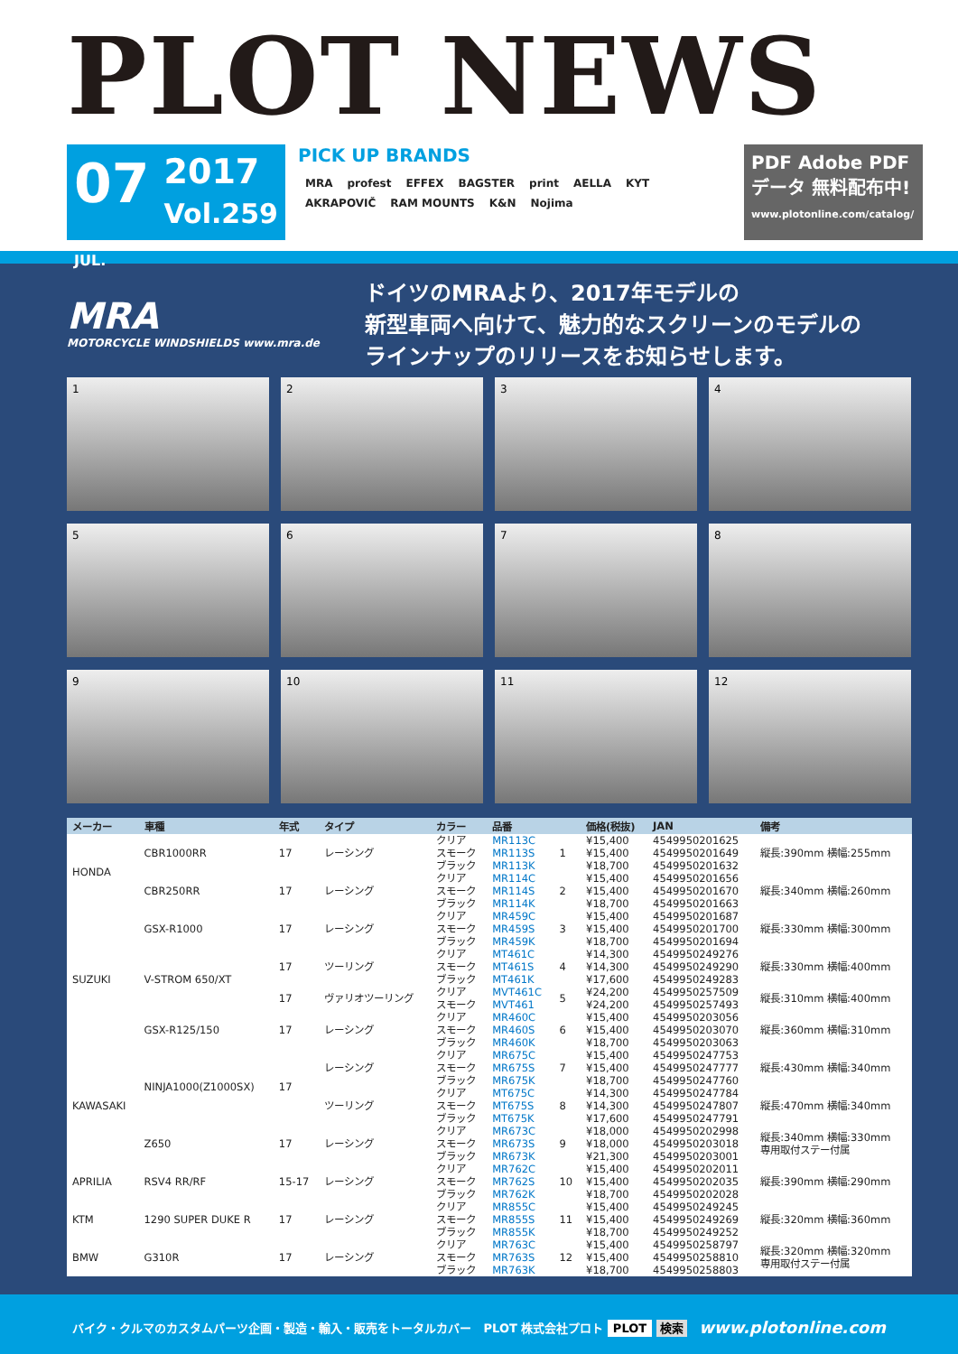PLOT NEWS
07
JUL.
2017
Vol.259
PICK UP BRANDS
MRA profest EFFEX BAGSTER print AELLA KYT AKRAPOVIČ RAM MOUNTS K&N Nojima
PDF Adobe PDFデータ 無料配布中!
www.plotonline.com/catalog/
MRA
MOTORCYCLE WINDSHIELDS www.mra.de
ドイツのMRAより、2017年モデルの
新型車両へ向けて、魅力的なスクリーンのモデルの
ラインナップのリリースをお知らせします。
1
2
3
4
5
6
7
8
9
10
11
12
| メーカー | 車種 | 年式 | タイプ | カラー | 品番 | | 価格(税抜) | JAN | 備考 |
| --- | --- | --- | --- | --- | --- | --- | --- | --- | --- |
| HONDA | CBR1000RR | 17 | レーシング | クリア | MR113C | 1 | ¥15,400 | 4549950201625 | 縦長:390mm 横幅:255mm |
| | | | | スモーク | MR113S | | ¥15,400 | 4549950201649 | |
| | | | | ブラック | MR113K | | ¥18,700 | 4549950201632 | |
| | CBR250RR | 17 | レーシング | クリア | MR114C | 2 | ¥15,400 | 4549950201656 | 縦長:340mm 横幅:260mm |
| | | | | スモーク | MR114S | | ¥15,400 | 4549950201670 | |
| | | | | ブラック | MR114K | | ¥18,700 | 4549950201663 | |
| SUZUKI | GSX-R1000 | 17 | レーシング | クリア | MR459C | 3 | ¥15,400 | 4549950201687 | 縦長:330mm 横幅:300mm |
| | | | | スモーク | MR459S | | ¥15,400 | 4549950201700 | |
| | | | | ブラック | MR459K | | ¥18,700 | 4549950201694 | |
| | V-STROM 650/XT | 17 | ツーリング | クリア | MT461C | 4 | ¥14,300 | 4549950249276 | 縦長:330mm 横幅:400mm |
| | | | | スモーク | MT461S | | ¥14,300 | 4549950249290 | |
| | | | | ブラック | MT461K | | ¥17,600 | 4549950249283 | |
| | | 17 | ヴァリオツーリング | クリア | MVT461C | 5 | ¥24,200 | 4549950257509 | 縦長:310mm 横幅:400mm |
| | | | | スモーク | MVT461 | | ¥24,200 | 4549950257493 | |
| | GSX-R125/150 | 17 | レーシング | クリア | MR460C | 6 | ¥15,400 | 4549950203056 | 縦長:360mm 横幅:310mm |
| | | | | スモーク | MR460S | | ¥15,400 | 4549950203070 | |
| | | | | ブラック | MR460K | | ¥18,700 | 4549950203063 | |
| KAWASAKI | NINJA1000(Z1000SX) | 17 | レーシング | クリア | MR675C | 7 | ¥15,400 | 4549950247753 | 縦長:430mm 横幅:340mm |
| | | | | スモーク | MR675S | | ¥15,400 | 4549950247777 | |
| | | | | ブラック | MR675K | | ¥18,700 | 4549950247760 | |
| | | | ツーリング | クリア | MT675C | 8 | ¥14,300 | 4549950247784 | 縦長:470mm 横幅:340mm |
| | | | | スモーク | MT675S | | ¥14,300 | 4549950247807 | |
| | | | | ブラック | MT675K | | ¥17,600 | 4549950247791 | |
| | Z650 | 17 | レーシング | クリア | MR673C | 9 | ¥18,000 | 4549950202998 | 縦長:340mm 横幅:330mm 専用取付ステー付属 |
| | | | | スモーク | MR673S | | ¥18,000 | 4549950203018 | |
| | | | | ブラック | MR673K | | ¥21,300 | 4549950203001 | |
| APRILIA | RSV4 RR/RF | 15-17 | レーシング | クリア | MR762C | 10 | ¥15,400 | 4549950202011 | 縦長:390mm 横幅:290mm |
| | | | | スモーク | MR762S | | ¥15,400 | 4549950202035 | |
| | | | | ブラック | MR762K | | ¥18,700 | 4549950202028 | |
| KTM | 1290 SUPER DUKE R | 17 | レーシング | クリア | MR855C | 11 | ¥15,400 | 4549950249245 | 縦長:320mm 横幅:360mm |
| | | | | スモーク | MR855S | | ¥15,400 | 4549950249269 | |
| | | | | ブラック | MR855K | | ¥18,700 | 4549950249252 | |
| BMW | G310R | 17 | レーシング | クリア | MR763C | 12 | ¥15,400 | 4549950258797 | 縦長:320mm 横幅:320mm 専用取付ステー付属 |
| | | | | スモーク | MR763S | | ¥15,400 | 4549950258810 | |
| | | | | ブラック | MR763K | | ¥18,700 | 4549950258803 | |
バイク・クルマのカスタムパーツ企画・製造・輸入・販売をトータルカバー PLOT 株式会社プロト PLOT 検索 www.plotonline.com